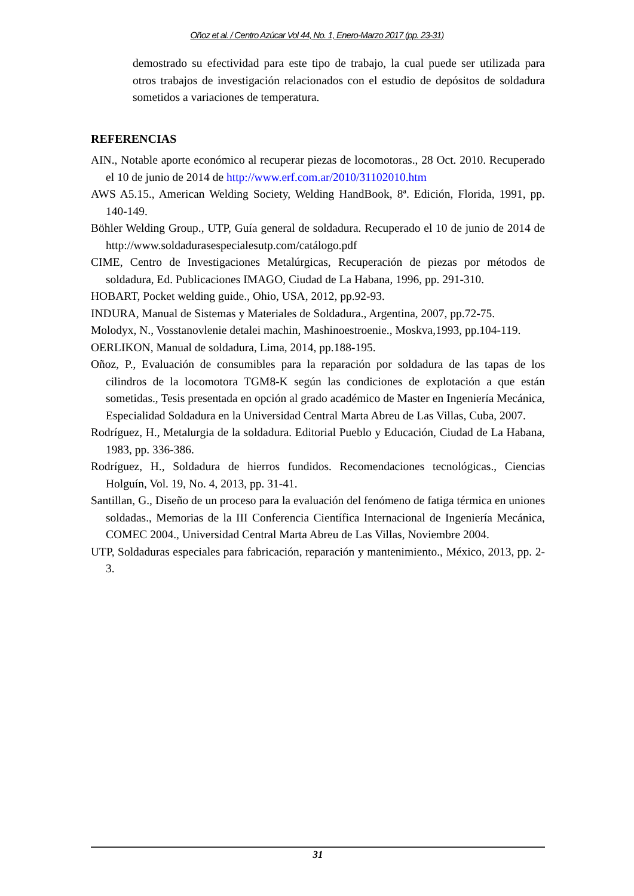Oñoz et al. / Centro Azúcar Vol 44, No. 1, Enero-Marzo 2017 (pp. 23-31)
demostrado su efectividad para este tipo de trabajo, la cual puede ser utilizada para otros trabajos de investigación relacionados con el estudio de depósitos de soldadura sometidos a variaciones de temperatura.
REFERENCIAS
AIN., Notable aporte económico al recuperar piezas de locomotoras., 28 Oct. 2010. Recuperado el 10 de junio de 2014 de http://www.erf.com.ar/2010/31102010.htm
AWS A5.15., American Welding Society, Welding HandBook, 8ª. Edición, Florida, 1991, pp. 140-149.
Böhler Welding Group., UTP, Guía general de soldadura. Recuperado el 10 de junio de 2014 de http://www.soldadurasespecialesutp.com/catálogo.pdf
CIME, Centro de Investigaciones Metalúrgicas, Recuperación de piezas por métodos de soldadura, Ed. Publicaciones IMAGO, Ciudad de La Habana, 1996, pp. 291-310.
HOBART, Pocket welding guide., Ohio, USA, 2012, pp.92-93.
INDURA, Manual de Sistemas y Materiales de Soldadura., Argentina, 2007, pp.72-75.
Molodyx, N., Vosstanovlenie detalei machin, Mashinoestroenie., Moskva,1993, pp.104-119.
OERLIKON, Manual de soldadura, Lima, 2014, pp.188-195.
Oñoz, P., Evaluación de consumibles para la reparación por soldadura de las tapas de los cilindros de la locomotora TGM8-K según las condiciones de explotación a que están sometidas., Tesis presentada en opción al grado académico de Master en Ingeniería Mecánica, Especialidad Soldadura en la Universidad Central Marta Abreu de Las Villas, Cuba, 2007.
Rodríguez, H., Metalurgia de la soldadura. Editorial Pueblo y Educación, Ciudad de La Habana, 1983, pp. 336-386.
Rodríguez, H., Soldadura de hierros fundidos. Recomendaciones tecnológicas., Ciencias Holguín, Vol. 19, No. 4, 2013, pp. 31-41.
Santillan, G., Diseño de un proceso para la evaluación del fenómeno de fatiga térmica en uniones soldadas., Memorias de la III Conferencia Científica Internacional de Ingeniería Mecánica, COMEC 2004., Universidad Central Marta Abreu de Las Villas, Noviembre 2004.
UTP, Soldaduras especiales para fabricación, reparación y mantenimiento., México, 2013, pp. 2-3.
31